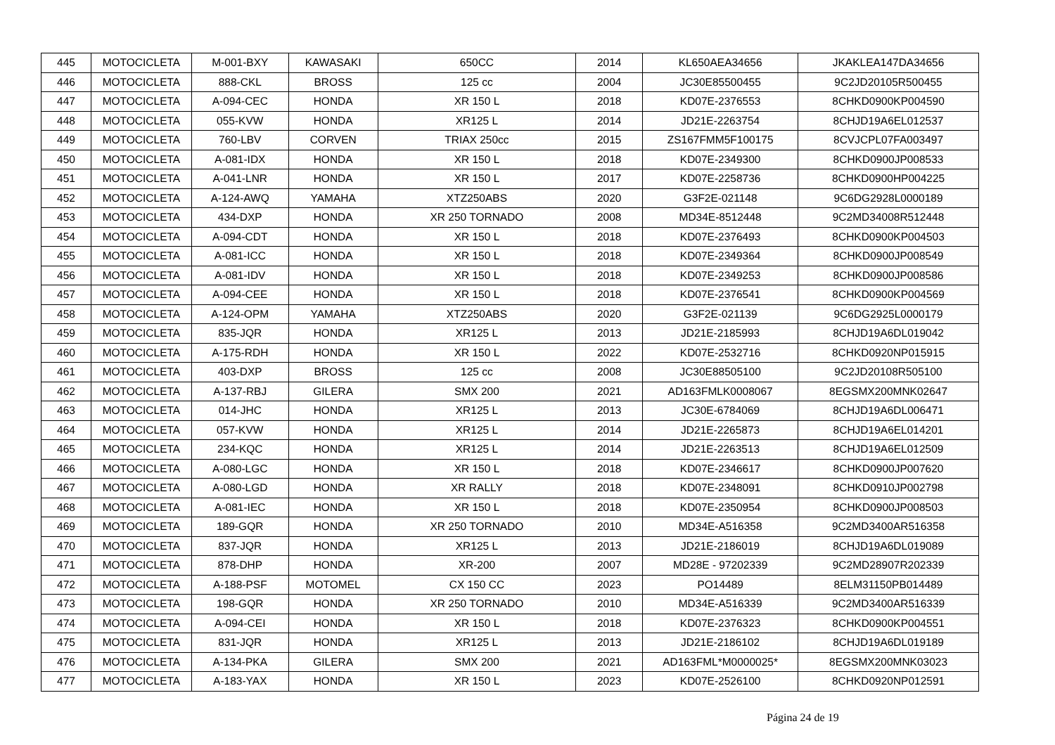| 445 | MOTOCICLETA | M-001-BXY | KAWASAKI | 650CC | 2014 | KL650AEA34656 | JKAKLEA147DA34656 |
| 446 | MOTOCICLETA | 888-CKL | BROSS | 125 cc | 2004 | JC30E85500455 | 9C2JD20105R500455 |
| 447 | MOTOCICLETA | A-094-CEC | HONDA | XR 150 L | 2018 | KD07E-2376553 | 8CHKD0900KP004590 |
| 448 | MOTOCICLETA | 055-KVW | HONDA | XR125 L | 2014 | JD21E-2263754 | 8CHJD19A6EL012537 |
| 449 | MOTOCICLETA | 760-LBV | CORVEN | TRIAX 250cc | 2015 | ZS167FMM5F100175 | 8CVJCPL07FA003497 |
| 450 | MOTOCICLETA | A-081-IDX | HONDA | XR 150 L | 2018 | KD07E-2349300 | 8CHKD0900JP008533 |
| 451 | MOTOCICLETA | A-041-LNR | HONDA | XR 150 L | 2017 | KD07E-2258736 | 8CHKD0900HP004225 |
| 452 | MOTOCICLETA | A-124-AWQ | YAMAHA | XTZ250ABS | 2020 | G3F2E-021148 | 9C6DG2928L0000189 |
| 453 | MOTOCICLETA | 434-DXP | HONDA | XR 250 TORNADO | 2008 | MD34E-8512448 | 9C2MD34008R512448 |
| 454 | MOTOCICLETA | A-094-CDT | HONDA | XR 150 L | 2018 | KD07E-2376493 | 8CHKD0900KP004503 |
| 455 | MOTOCICLETA | A-081-ICC | HONDA | XR 150 L | 2018 | KD07E-2349364 | 8CHKD0900JP008549 |
| 456 | MOTOCICLETA | A-081-IDV | HONDA | XR 150 L | 2018 | KD07E-2349253 | 8CHKD0900JP008586 |
| 457 | MOTOCICLETA | A-094-CEE | HONDA | XR 150 L | 2018 | KD07E-2376541 | 8CHKD0900KP004569 |
| 458 | MOTOCICLETA | A-124-OPM | YAMAHA | XTZ250ABS | 2020 | G3F2E-021139 | 9C6DG2925L0000179 |
| 459 | MOTOCICLETA | 835-JQR | HONDA | XR125 L | 2013 | JD21E-2185993 | 8CHJD19A6DL019042 |
| 460 | MOTOCICLETA | A-175-RDH | HONDA | XR 150 L | 2022 | KD07E-2532716 | 8CHKD0920NP015915 |
| 461 | MOTOCICLETA | 403-DXP | BROSS | 125 cc | 2008 | JC30E88505100 | 9C2JD20108R505100 |
| 462 | MOTOCICLETA | A-137-RBJ | GILERA | SMX 200 | 2021 | AD163FMLK0008067 | 8EGSMX200MNK02647 |
| 463 | MOTOCICLETA | 014-JHC | HONDA | XR125 L | 2013 | JC30E-6784069 | 8CHJD19A6DL006471 |
| 464 | MOTOCICLETA | 057-KVW | HONDA | XR125 L | 2014 | JD21E-2265873 | 8CHJD19A6EL014201 |
| 465 | MOTOCICLETA | 234-KQC | HONDA | XR125 L | 2014 | JD21E-2263513 | 8CHJD19A6EL012509 |
| 466 | MOTOCICLETA | A-080-LGC | HONDA | XR 150 L | 2018 | KD07E-2346617 | 8CHKD0900JP007620 |
| 467 | MOTOCICLETA | A-080-LGD | HONDA | XR RALLY | 2018 | KD07E-2348091 | 8CHKD0910JP002798 |
| 468 | MOTOCICLETA | A-081-IEC | HONDA | XR 150 L | 2018 | KD07E-2350954 | 8CHKD0900JP008503 |
| 469 | MOTOCICLETA | 189-GQR | HONDA | XR 250 TORNADO | 2010 | MD34E-A516358 | 9C2MD3400AR516358 |
| 470 | MOTOCICLETA | 837-JQR | HONDA | XR125 L | 2013 | JD21E-2186019 | 8CHJD19A6DL019089 |
| 471 | MOTOCICLETA | 878-DHP | HONDA | XR-200 | 2007 | MD28E - 97202339 | 9C2MD28907R202339 |
| 472 | MOTOCICLETA | A-188-PSF | MOTOMEL | CX 150 CC | 2023 | PO14489 | 8ELM31150PB014489 |
| 473 | MOTOCICLETA | 198-GQR | HONDA | XR 250 TORNADO | 2010 | MD34E-A516339 | 9C2MD3400AR516339 |
| 474 | MOTOCICLETA | A-094-CEI | HONDA | XR 150 L | 2018 | KD07E-2376323 | 8CHKD0900KP004551 |
| 475 | MOTOCICLETA | 831-JQR | HONDA | XR125 L | 2013 | JD21E-2186102 | 8CHJD19A6DL019189 |
| 476 | MOTOCICLETA | A-134-PKA | GILERA | SMX 200 | 2021 | AD163FML*M0000025* | 8EGSMX200MNK03023 |
| 477 | MOTOCICLETA | A-183-YAX | HONDA | XR 150 L | 2023 | KD07E-2526100 | 8CHKD0920NP012591 |
Página 24 de 19